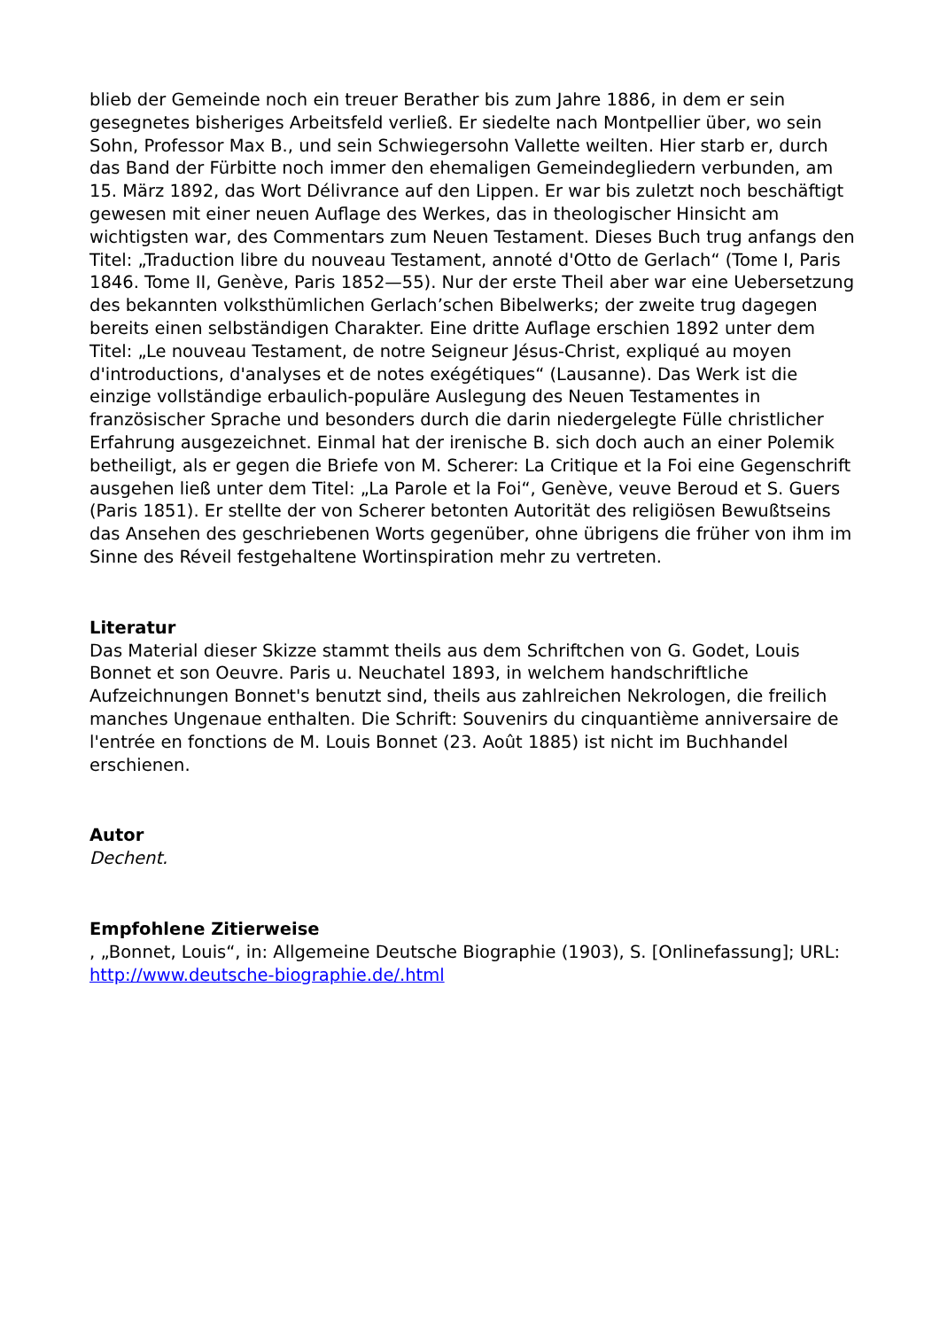blieb der Gemeinde noch ein treuer Berather bis zum Jahre 1886, in dem er sein gesegnetes bisheriges Arbeitsfeld verließ. Er siedelte nach Montpellier über, wo sein Sohn, Professor Max B., und sein Schwiegersohn Vallette weilten. Hier starb er, durch das Band der Fürbitte noch immer den ehemaligen Gemeindegliedern verbunden, am 15. März 1892, das Wort Délivrance auf den Lippen. Er war bis zuletzt noch beschäftigt gewesen mit einer neuen Auflage des Werkes, das in theologischer Hinsicht am wichtigsten war, des Commentars zum Neuen Testament. Dieses Buch trug anfangs den Titel: „Traduction libre du nouveau Testament, annoté d'Otto de Gerlach“ (Tome I, Paris 1846. Tome II, Genève, Paris 1852—55). Nur der erste Theil aber war eine Uebersetzung des bekannten volksthümlichen Gerlach’schen Bibelwerks; der zweite trug dagegen bereits einen selbständigen Charakter. Eine dritte Auflage erschien 1892 unter dem Titel: „Le nouveau Testament, de notre Seigneur Jésus-Christ, expliqué au moyen d'introductions, d'analyses et de notes exégétiques“ (Lausanne). Das Werk ist die einzige vollständige erbaulich-populäre Auslegung des Neuen Testamentes in französischer Sprache und besonders durch die darin niedergelegte Fülle christlicher Erfahrung ausgezeichnet. Einmal hat der irenische B. sich doch auch an einer Polemik betheiligt, als er gegen die Briefe von M. Scherer: La Critique et la Foi eine Gegenschrift ausgehen ließ unter dem Titel: „La Parole et la Foi“, Genève, veuve Beroud et S. Guers (Paris 1851). Er stellte der von Scherer betonten Autorität des religiösen Bewußtseins das Ansehen des geschriebenen Worts gegenüber, ohne übrigens die früher von ihm im Sinne des Réveil festgehaltene Wortinspiration mehr zu vertreten.
Literatur
Das Material dieser Skizze stammt theils aus dem Schriftchen von G. Godet, Louis Bonnet et son Oeuvre. Paris u. Neuchatel 1893, in welchem handschriftliche Aufzeichnungen Bonnet's benutzt sind, theils aus zahlreichen Nekrologen, die freilich manches Ungenaue enthalten. Die Schrift: Souvenirs du cinquantième anniversaire de l'entrée en fonctions de M. Louis Bonnet (23. Août 1885) ist nicht im Buchhandel erschienen.
Autor
Dechent.
Empfohlene Zitierweise
, „Bonnet, Louis“, in: Allgemeine Deutsche Biographie (1903), S. [Onlinefassung]; URL: http://www.deutsche-biographie.de/.html